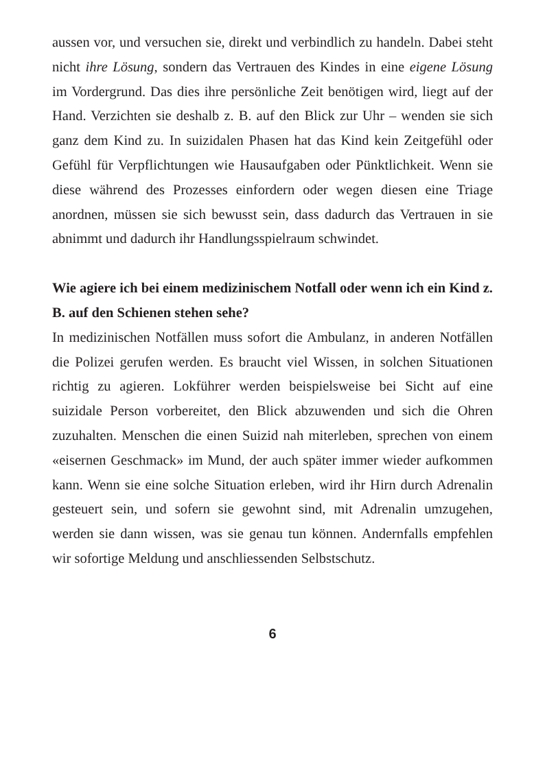aussen vor, und versuchen sie, direkt und verbindlich zu handeln. Dabei steht nicht ihre Lösung, sondern das Vertrauen des Kindes in eine eigene Lösung im Vordergrund. Das dies ihre persönliche Zeit benötigen wird, liegt auf der Hand. Verzichten sie deshalb z. B. auf den Blick zur Uhr – wenden sie sich ganz dem Kind zu. In suizidalen Phasen hat das Kind kein Zeitgefühl oder Gefühl für Verpflichtungen wie Hausaufgaben oder Pünktlichkeit. Wenn sie diese während des Prozesses einfordern oder wegen diesen eine Triage anordnen, müssen sie sich bewusst sein, dass dadurch das Vertrauen in sie abnimmt und dadurch ihr Handlungsspielraum schwindet.
Wie agiere ich bei einem medizinischem Notfall oder wenn ich ein Kind z. B. auf den Schienen stehen sehe?
In medizinischen Notfällen muss sofort die Ambulanz, in anderen Notfällen die Polizei gerufen werden. Es braucht viel Wissen, in solchen Situationen richtig zu agieren. Lokführer werden beispielsweise bei Sicht auf eine suizidale Person vorbereitet, den Blick abzuwenden und sich die Ohren zuzuhalten. Menschen die einen Suizid nah miterleben, sprechen von einem «eisernen Geschmack» im Mund, der auch später immer wieder aufkommen kann. Wenn sie eine solche Situation erleben, wird ihr Hirn durch Adrenalin gesteuert sein, und sofern sie gewohnt sind, mit Adrenalin umzugehen, werden sie dann wissen, was sie genau tun können. Andernfalls empfehlen wir sofortige Meldung und anschliessenden Selbstschutz.
6